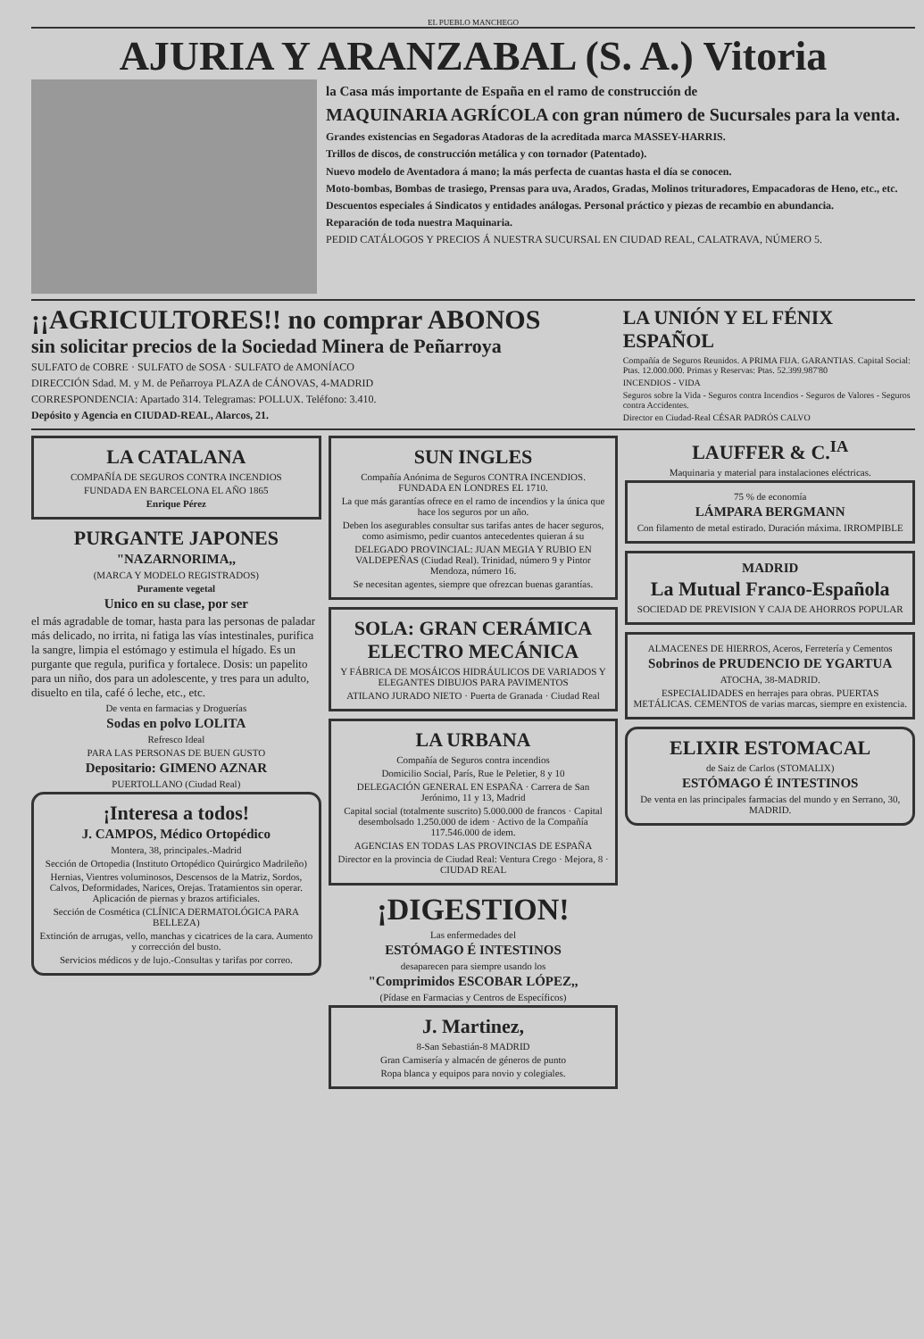EL PUEBLO MANCHEGO
AJURIA Y ARANZABAL (S. A.) Vitoria
la Casa más importante de España en el ramo de construcción de
MAQUINARIA AGRÍCOLA con gran número de Sucursales para la venta.
Grandes existencias en Segadoras Atadoras de la acreditada marca MASSEY-HARRIS.
Trillos de discos, de construcción metálica y con tornador (Patentado).
Nuevo modelo de Aventadora á mano; la más perfecta de cuantas hasta el día se conocen.
Moto-bombas, Bombas de trasiego, Prensas para uva, Arados, Gradas, Molinos trituradores, Empacadoras de Heno, etc., etc.
Descuentos especiales á Sindicatos y entidades análogas. Personal práctico y piezas de recambio en abundancia.
Reparación de toda nuestra Maquinaria.
PEDID CATÁLOGOS Y PRECIOS Á NUESTRA SUCURSAL EN CIUDAD REAL, CALATRAVA, NÚMERO 5.
¡¡AGRICULTORES!! no comprar ABONOS
sin solicitar precios de la Sociedad Minera de Peñarroya
SULFATO de COBRE · SULFATO de SOSA · SULFATO de AMONÍACO
DIRECCIÓN Sdad. M. y M. de Peñarroya PLAZA de CÁNOVAS, 4-MADRID
CORRESPONDENCIA: Apartado 314. Telegramas: POLLUX. Teléfono: 3.410.
Depósito y Agencia en CIUDAD-REAL, Alarcos, 21.
LA UNIÓN Y EL FÉNIX ESPAÑOL
Compañía de Seguros Reunidos. A PRIMA FIJA. GARANTIAS. Capital Social: Ptas. 12.000.000. Primas y Reservas: Ptas. 52.399.987'80
INCENDIOS - VIDA
Seguros sobre la Vida - Seguros contra Incendios - Seguros de Valores - Seguros contra Accidentes.
Director en Ciudad-Real CÉSAR PADRÓS CALVO
LA CATALANA
COMPAÑÍA DE SEGUROS CONTRA INCENDIOS
FUNDADA EN BARCELONA EL AÑO 1865
Enrique Pérez
PURGANTE JAPONES
"NAZARNORIMA,,
(MARCA Y MODELO REGISTRADOS)
Puramente vegetal
Unico en su clase, por ser
el más agradable de tomar, hasta para las personas de paladar más delicado, no irrita, ni fatiga las vías intestinales, purifica la sangre, limpia el estómago y estimula el hígado. Es un purgante que regula, purifica y fortalece. Dosis: un papelito para un niño, dos para un adolescente, y tres para un adulto, disuelto en tila, café ó leche, etc., etc.
De venta en farmacias y Droguerías
Sodas en polvo LOLITA
Refresco Ideal
PARA LAS PERSONAS DE BUEN GUSTO
Depositario: GIMENO AZNAR
PUERTOLLANO (Ciudad Real)
¡Interesa a todos!
J. CAMPOS, Médico Ortopédico
Montera, 38, principales.-Madrid
Sección de Ortopedia (Instituto Ortopédico Quirúrgico Madrileño)
Hernias, Vientres voluminosos, Descensos de la Matriz, Sordos, Calvos, Deformidades, Narices, Orejas. Tratamientos sin operar. Aplicación de piernas y brazos artificiales.
Sección de Cosmética (CLÍNICA DERMATOLÓGICA PARA BELLEZA)
Extinción de arrugas, vello, manchas y cicatrices de la cara. Aumento y corrección del busto.
Servicios médicos y de lujo.-Consultas y tarifas por correo.
SUN INGLES
Compañía Anónima de Seguros CONTRA INCENDIOS. FUNDADA EN LONDRES EL 1710.
La que más garantías ofrece en el ramo de incendios y la única que hace los seguros por un año.
Deben los asegurables consultar sus tarifas antes de hacer seguros, como asimismo, pedir cuantos antecedentes quieran á su
DELEGADO PROVINCIAL: JUAN MEGIA Y RUBIO EN VALDEPEÑAS (Ciudad Real). Trinidad, número 9 y Pintor Mendoza, número 16.
Se necesitan agentes, siempre que ofrezcan buenas garantías.
SOLA: GRAN CERÁMICA ELECTRO MECÁNICA
Y FÁBRICA DE MOSÁICOS HIDRÁULICOS DE VARIADOS Y ELEGANTES DIBUJOS PARA PAVIMENTOS
ATILANO JURADO NIETO · Puerta de Granada · Ciudad Real
LA URBANA
Compañía de Seguros contra incendios
Domicilio Social, París, Rue le Peletier, 8 y 10
DELEGACIÓN GENERAL EN ESPAÑA · Carrera de San Jerónimo, 11 y 13, Madrid
Capital social (totalmente suscrito) 5.000.000 de francos · Capital desembolsado 1.250.000 de idem · Activo de la Compañía 117.546.000 de idem.
AGENCIAS EN TODAS LAS PROVINCIAS DE ESPAÑA
Director en la provincia de Ciudad Real: Ventura Crego · Mejora, 8 · CIUDAD REAL
¡DIGESTION!
Las enfermedades del
ESTÓMAGO É INTESTINOS
desaparecen para siempre usando los
"Comprimidos ESCOBAR LÓPEZ,,
(Pídase en Farmacias y Centros de Específicos)
J. Martinez,
8-San Sebastián-8 MADRID
Gran Camisería y almacén de géneros de punto
Ropa blanca y equipos para novio y colegiales.
LAUFFER & C.<sup>IA</sup>
Maquinaria y material para instalaciones eléctricas.
75 % de economía
LÁMPARA BERGMANN
Con filamento de metal estirado. Duración máxima. IRROMPIBLE
MADRID
La Mutual Franco-Española
SOCIEDAD DE PREVISION Y CAJA DE AHORROS POPULAR
ALMACENES DE HIERROS, Aceros, Ferretería y Cementos
Sobrinos de PRUDENCIO DE YGARTUA
ATOCHA, 38-MADRID.
ESPECIALIDADES en herrajes para obras. PUERTAS METÁLICAS. CEMENTOS de varias marcas, siempre en existencia.
ELIXIR ESTOMACAL
de Saiz de Carlos (STOMALIX)
ESTÓMAGO É INTESTINOS
De venta en las principales farmacias del mundo y en Serrano, 30, MADRID.